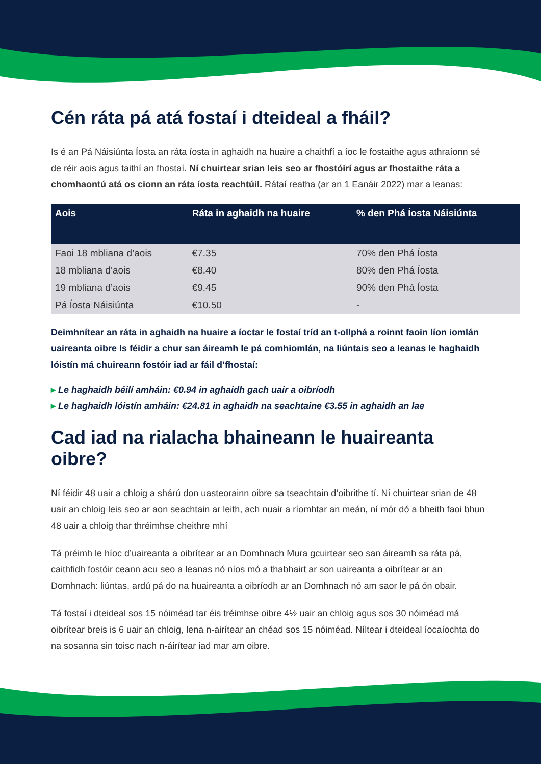Cén ráta pá atá fostaí i dteideal a fháil?
Is é an Pá Náisiúnta Íosta an ráta íosta in aghaidh na huaire a chaithfí a íoc le fostaithe agus athraíonn sé de réir aois agus taithí an fhostaí. Ní chuirtear srian leis seo ar fhostóirí agus ar fhostaithe ráta a chomhaontú atá os cionn an ráta íosta reachtúil. Rátaí reatha (ar an 1 Eanáir 2022) mar a leanas:
| Aois | Ráta in aghaidh na huaire | % den Phá Íosta Náisiúnta |
| --- | --- | --- |
| Faoi 18 mbliana d’aois | €7.35 | 70% den Phá Íosta |
| 18 mbliana d’aois | €8.40 | 80% den Phá Íosta |
| 19 mbliana d’aois | €9.45 | 90% den Phá Íosta |
| Pá Íosta Náisiúnta | €10.50 | - |
Deimhnítear an ráta in aghaidh na huaire a íoctar le fostaí tríd an t-ollphá a roinnt faoin líon iomlán uaireanta oibre Is féidir a chur san áireamh le pá comhiomlán, na liúntais seo a leanas le haghaidh lóistín má chuireann fostóir iad ar fáil d’fhostaí:
▸ Le haghaidh béilí amháin: €0.94 in aghaidh gach uair a oibríodh
▸ Le haghaidh lóistín amháin: €24.81 in aghaidh na seachtaine €3.55 in aghaidh an lae
Cad iad na rialacha bhaineann le huaireanta oibre?
Ní féidir 48 uair a chloig a shárú don uasteorainn oibre sa tseachtain d’oibrithe tí. Ní chuirtear srian de 48 uair an chloig leis seo ar aon seachtain ar leith, ach nuair a ríomhtar an meán, ní mór dó a bheith faoi bhun 48 uair a chloig thar thréimhse cheithre mhí
Tá préimh le híoc d’uaireanta a oibrítear ar an Domhnach Mura gcuirtear seo san áireamh sa ráta pá, caithfidh fostóir ceann acu seo a leanas nó níos mó a thabhairt ar son uaireanta a oibrítear ar an Domhnach: liúntas, ardú pá do na huaireanta a oibríodh ar an Domhnach nó am saor le pá ón obair.
Tá fostaí i dteideal sos 15 nóiméad tar éis tréimhse oibre 4½ uair an chloig agus sos 30 nóiméad má oibrítear breis is 6 uair an chloig, lena n-airítear an chéad sos 15 nóiméad. Níltear i dteideal íocaíochta do na sosanna sin toisc nach n-áirítear iad mar am oibre.